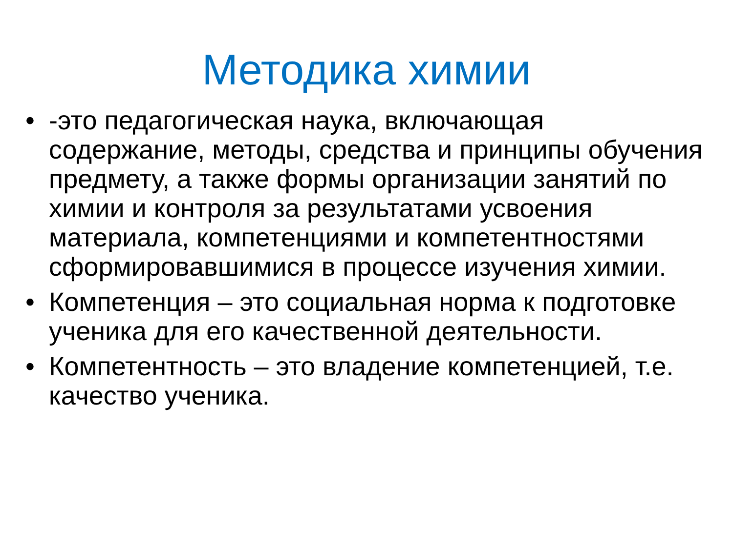Методика химии
• -это педагогическая наука, включающая содержание, методы, средства и принципы обучения предмету, а также формы организации занятий по химии и контроля за результатами усвоения материала, компетенциями и компетентностями сформировавшимися в процессе изучения химии.
• Компетенция – это социальная норма к подготовке ученика для его качественной деятельности.
• Компетентность – это владение компетенцией, т.е. качество ученика.